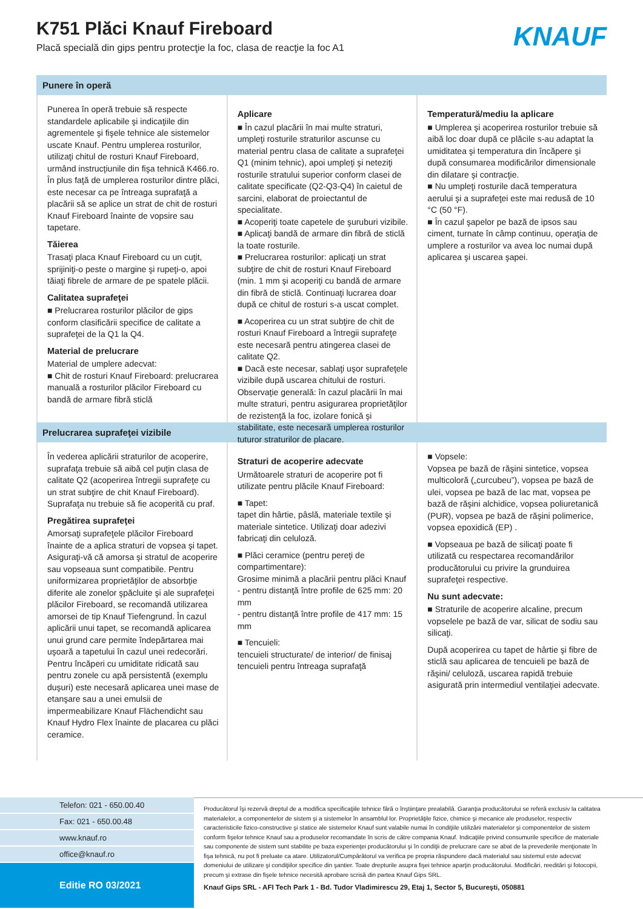K751 Plăci Knauf Fireboard
Placă specială din gips pentru protecţie la foc, clasa de reacţie la foc A1
KNAUF
Punere în operă
Punerea în operă trebuie să respecte standardele aplicabile şi indicaţiile din agrementele şi fişele tehnice ale sistemelor uscate Knauf. Pentru umplerea rosturilor, utilizaţi chitul de rosturi Knauf Fireboard, urmând instrucţiunile din fişa tehnică K466.ro. În plus faţă de umplerea rosturilor dintre plăci, este necesar ca pe întreaga suprafaţă a placării să se aplice un strat de chit de rosturi Knauf Fireboard înainte de vopsire sau tapetare.
Tăierea
Trasaţi placa Knauf Fireboard cu un cuţit, sprijiniţi-o peste o margine şi rupeţi-o, apoi tăiaţi fibrele de armare de pe spatele plăcii.
Calitatea suprafeţei
■ Prelucrarea rosturilor plăcilor de gips conform clasificării specifice de calitate a suprafeţei de la Q1 la Q4.
Material de prelucrare
Material de umplere adecvat:
■ Chit de rosturi Knauf Fireboard: prelucrarea manuală a rosturilor plăcilor Fireboard cu bandă de armare fibră sticlă
Aplicare
■ În cazul placării în mai multe straturi, umpleţi rosturile straturilor ascunse cu material pentru clasa de calitate a suprafeţei Q1 (minim tehnic), apoi umpleţi şi neteziţi rosturile stratului superior conform clasei de calitate specificate (Q2-Q3-Q4) în caietul de sarcini, elaborat de proiectantul de specialitate.
■ Acoperiţi toate capetele de şuruburi vizibile.
■ Aplicaţi bandă de armare din fibră de sticlă la toate rosturile.
■ Prelucrarea rosturilor: aplicaţi un strat subţire de chit de rosturi Knauf Fireboard (min. 1 mm şi acoperiţi cu bandă de armare din fibră de sticlă. Continuaţi lucrarea doar după ce chitul de rosturi s-a uscat complet.
■ Acoperirea cu un strat subţire de chit de rosturi Knauf Fireboard a întregii suprafeţe este necesară pentru atingerea clasei de calitate Q2.
■ Dacă este necesar, sablaţi uşor suprafeţele vizibile după uscarea chitului de rosturi. Observaţie generală: în cazul placării în mai multe straturi, pentru asigurarea proprietăţilor de rezistenţă la foc, izolare fonică şi stabilitate, este necesară umplerea rosturilor tuturor straturilor de placare.
Temperatură/mediu la aplicare
■ Umplerea şi acoperirea rosturilor trebuie să aibă loc doar după ce plăcile s-au adaptat la umiditatea şi temperatura din încăpere şi după consumarea modificărilor dimensionale din dilatare şi contracţie.
■ Nu umpleţi rosturile dacă temperatura aerului şi a suprafeţei este mai redusă de 10 °C (50 °F).
■ În cazul şapelor pe bază de ipsos sau ciment, turnate în câmp continuu, operaţia de umplere a rosturilor va avea loc numai după aplicarea şi uscarea şapei.
Prelucrarea suprafeţei vizibile
În vederea aplicării straturilor de acoperire, suprafaţa trebuie să aibă cel puţin clasa de calitate Q2 (acoperirea întregii suprafeţe cu un strat subţire de chit Knauf Fireboard). Suprafaţa nu trebuie să fie acoperită cu praf.
Pregătirea suprafeţei
Amorsaţi suprafeţele plăcilor Fireboard înainte de a aplica straturi de vopsea şi tapet. Asiguraţi-vă că amorsa şi stratul de acoperire sau vopseaua sunt compatibile. Pentru uniformizarea proprietăţilor de absorbţie diferite ale zonelor şpăcluite şi ale suprafeţei plăcilor Fireboard, se recomandă utilizarea amorsei de tip Knauf Tiefengrund. În cazul aplicării unui tapet, se recomandă aplicarea unui grund care permite îndepărtarea mai uşoară a tapetului în cazul unei redecorări. Pentru încăperi cu umiditate ridicată sau pentru zonele cu apă persistentă (exemplu duşuri) este necesară aplicarea unei mase de etanşare sau a unei emulsii de impermeabilizare Knauf Flächendicht sau Knauf Hydro Flex înainte de placarea cu plăci ceramice.
Straturi de acoperire adecvate
Următoarele straturi de acoperire pot fi utilizate pentru plăcile Knauf Fireboard:
■ Tapet:
tapet din hârtie, pâslă, materiale textile şi materiale sintetice. Utilizaţi doar adezivi fabricaţi din celuloză.
■ Plăci ceramice (pentru pereţi de compartimentare):
Grosime minimă a placării pentru plăci Knauf
- pentru distanţă între profile de 625 mm: 20 mm
- pentru distanţă între profile de 417 mm: 15 mm
■ Tencuieli:
tencuieli structurate/ de interior/ de finisaj
tencuieli pentru întreaga suprafaţă
■ Vopsele:
Vopsea pe bază de răşini sintetice, vopsea multicoloră („curcubeu”), vopsea pe bază de ulei, vopsea pe bază de lac mat, vopsea pe bază de răşini alchidice, vopsea poliuretanică (PUR), vopsea pe bază de răşini polimerice, vopsea epoxidică (EP) .
■ Vopseaua pe bază de silicaţi poate fi utilizată cu respectarea recomandărilor producătorului cu privire la grunduirea suprafeţei respective.
Nu sunt adecvate:
■ Straturile de acoperire alcaline, precum vopselele pe bază de var, silicat de sodiu sau silicaţi.
După acoperirea cu tapet de hârtie şi fibre de sticlă sau aplicarea de tencuieli pe bază de răşini/ celuloză, uscarea rapidă trebuie asigurată prin intermediul ventilaţiei adecvate.
Telefon: 021 - 650.00.40
Fax: 021 - 650.00.48
www.knauf.ro
office@knauf.ro
Editie RO 03/2021
Producătorul îşi rezervă dreptul de a modifica specificaţiile tehnice fără o înştiinţare prealabilă. Garanţia producătorului se referă exclusiv la calitatea materialelor, a componentelor de sistem şi a sistemelor în ansamblul lor. Proprietăţile fizice, chimice şi mecanice ale produselor, respectiv caracteristicile fizico-constructive şi statice ale sistemelor Knauf sunt valabile numai în condiţiile utilizării materialelor şi componentelor de sistem conform fişelor tehnice Knauf sau a produselor recomandate în scris de către compania Knauf. Indicaţiile privind consumurile specifice de materiale sau componente de sistem sunt stabilite pe baza experienţei producătorului şi în condiţii de prelucrare care se abat de la prevederile menţionate în fişa tehnică, nu pot fi preluate ca atare. Utilizatorul/Cumpărătorul va verifica pe propria răspundere dacă materialul sau sistemul este adecvat domeniului de utilizare şi condiţiilor specifice din şantier. Toate drepturile asupra fişei tehnice aparţin producătorului. Modificări, reeditări şi fotocopii, precum şi extrase din fişele tehnice necesită aprobare scrisă din partea Knauf Gips SRL.
Knauf Gips SRL - AFI Tech Park 1 - Bd. Tudor Vladimirescu 29, Etaj 1, Sector 5, Bucureşti, 050881